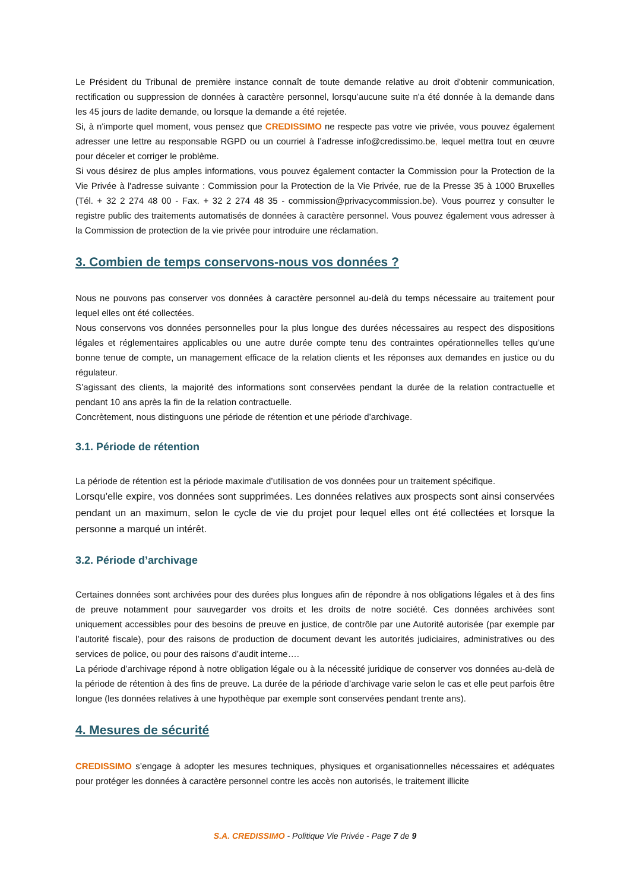Le Président du Tribunal de première instance connaît de toute demande relative au droit d'obtenir communication, rectification ou suppression de données à caractère personnel, lorsqu’aucune suite n'a été donnée à la demande dans les 45 jours de ladite demande, ou lorsque la demande a été rejetée.
Si, à n'importe quel moment, vous pensez que CREDISSIMO ne respecte pas votre vie privée, vous pouvez également adresser une lettre au responsable RGPD ou un courriel à l’adresse info@credissimo.be, lequel mettra tout en œuvre pour déceler et corriger le problème.
Si vous désirez de plus amples informations, vous pouvez également contacter la Commission pour la Protection de la Vie Privée à l'adresse suivante : Commission pour la Protection de la Vie Privée, rue de la Presse 35 à 1000 Bruxelles (Tél. + 32 2 274 48 00 - Fax. + 32 2 274 48 35 - commission@privacycommission.be). Vous pourrez y consulter le registre public des traitements automatisés de données à caractère personnel. Vous pouvez également vous adresser à la Commission de protection de la vie privée pour introduire une réclamation.
3. Combien de temps conservons-nous vos données ?
Nous ne pouvons pas conserver vos données à caractère personnel au-delà du temps nécessaire au traitement pour lequel elles ont été collectées.
Nous conservons vos données personnelles pour la plus longue des durées nécessaires au respect des dispositions légales et réglementaires applicables ou une autre durée compte tenu des contraintes opérationnelles telles qu’une bonne tenue de compte, un management efficace de la relation clients et les réponses aux demandes en justice ou du régulateur.
S’agissant des clients, la majorité des informations sont conservées pendant la durée de la relation contractuelle et pendant 10 ans après la fin de la relation contractuelle.
Concrètement, nous distinguons une période de rétention et une période d’archivage.
3.1. Période de rétention
La période de rétention est la période maximale d’utilisation de vos données pour un traitement spécifique.
Lorsqu’elle expire, vos données sont supprimées. Les données relatives aux prospects sont ainsi conservées pendant un an maximum, selon le cycle de vie du projet pour lequel elles ont été collectées et lorsque la personne a marqué un intérêt.
3.2. Période d’archivage
Certaines données sont archivées pour des durées plus longues afin de répondre à nos obligations légales et à des fins de preuve notamment pour sauvegarder vos droits et les droits de notre société. Ces données archivées sont uniquement accessibles pour des besoins de preuve en justice, de contrôle par une Autorité autorisée (par exemple par l’autorité fiscale), pour des raisons de production de document devant les autorités judiciaires, administratives ou des services de police, ou pour des raisons d’audit interne….
La période d’archivage répond à notre obligation légale ou à la nécessité juridique de conserver vos données au-delà de la période de rétention à des fins de preuve. La durée de la période d’archivage varie selon le cas et elle peut parfois être longue (les données relatives à une hypothèque par exemple sont conservées pendant trente ans).
4. Mesures de sécurité
CREDISSIMO s’engage à adopter les mesures techniques, physiques et organisationnelles nécessaires et adéquates pour protéger les données à caractère personnel contre les accès non autorisés, le traitement illicite
S.A. CREDISSIMO - Politique Vie Privée - Page 7 de 9